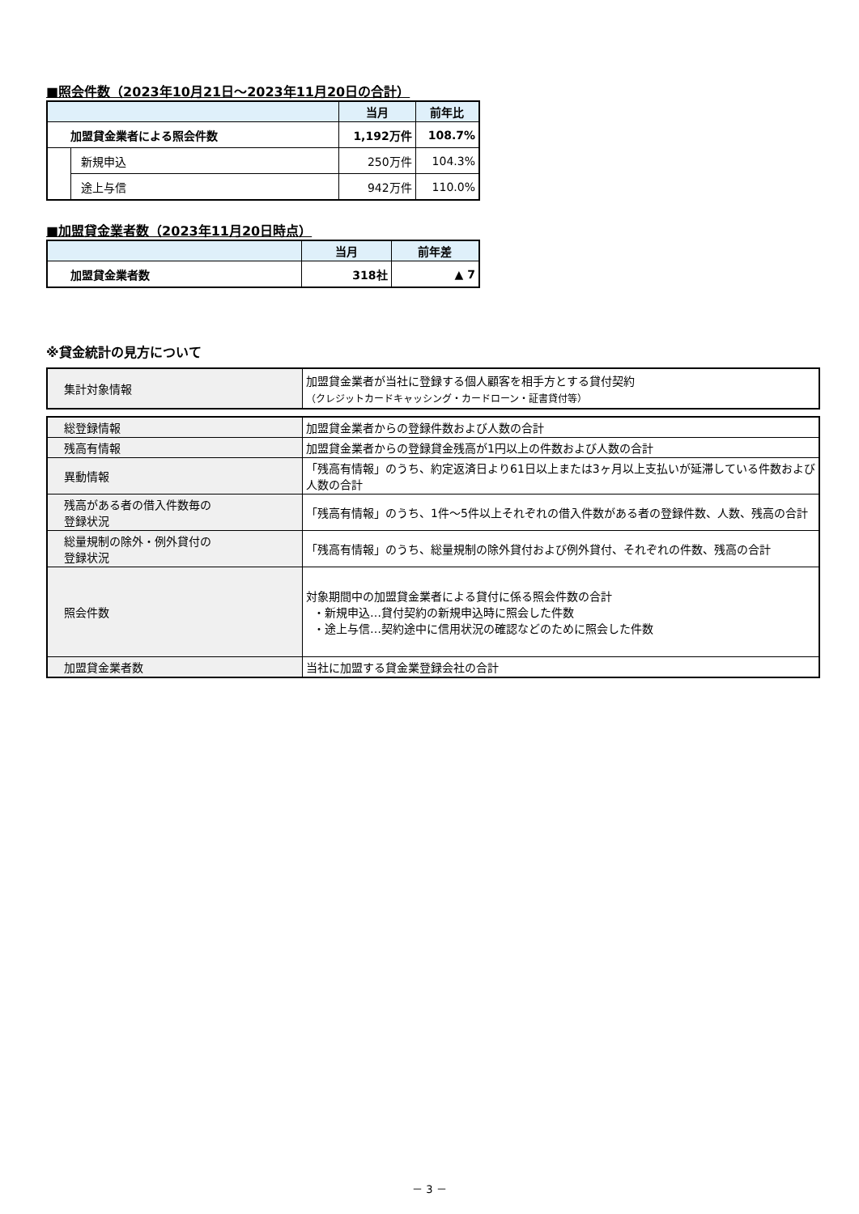■照会件数（2023年10月21日～2023年11月20日の合計）
| | | 当月 | 前年比 |
| --- | --- | --- | --- |
| 加盟貸金業者による照会件数 | | 1,192万件 | 108.7% |
| | 新規申込 | 250万件 | 104.3% |
| | 途上与信 | 942万件 | 110.0% |
■加盟貸金業者数（2023年11月20日時点）
| | 当月 | 前年差 |
| --- | --- | --- |
| 加盟貸金業者数 | 318社 | ▲ 7 |
※貸金統計の見方について
| 集計対象情報 | 加盟貸金業者が当社に登録する個人顧客を相手方とする貸付契約 （クレジットカードキャッシング・カードローン・証書貸付等） |
| 総登録情報 | 加盟貸金業者からの登録件数および人数の合計 |
| 残高有情報 | 加盟貸金業者からの登録貸金残高が1円以上の件数および人数の合計 |
| 異動情報 | 「残高有情報」のうち、約定返済日より61日以上または3ヶ月以上支払いが延滞している件数および人数の合計 |
| 残高がある者の借入件数毎の 登録状況 | 「残高有情報」のうち、1件～5件以上それぞれの借入件数がある者の登録件数、人数、残高の合計 |
| 総量規制の除外・例外貸付の 登録状況 | 「残高有情報」のうち、総量規制の除外貸付および例外貸付、それぞれの件数、残高の合計 |
| 照会件数 | 対象期間中の加盟貸金業者による貸付に係る照会件数の合計 ・新規申込…貸付契約の新規申込時に照会した件数 ・途上与信…契約途中に信用状況の確認などのために照会した件数 |
| 加盟貸金業者数 | 当社に加盟する貸金業登録会社の合計 |
－ 3 －